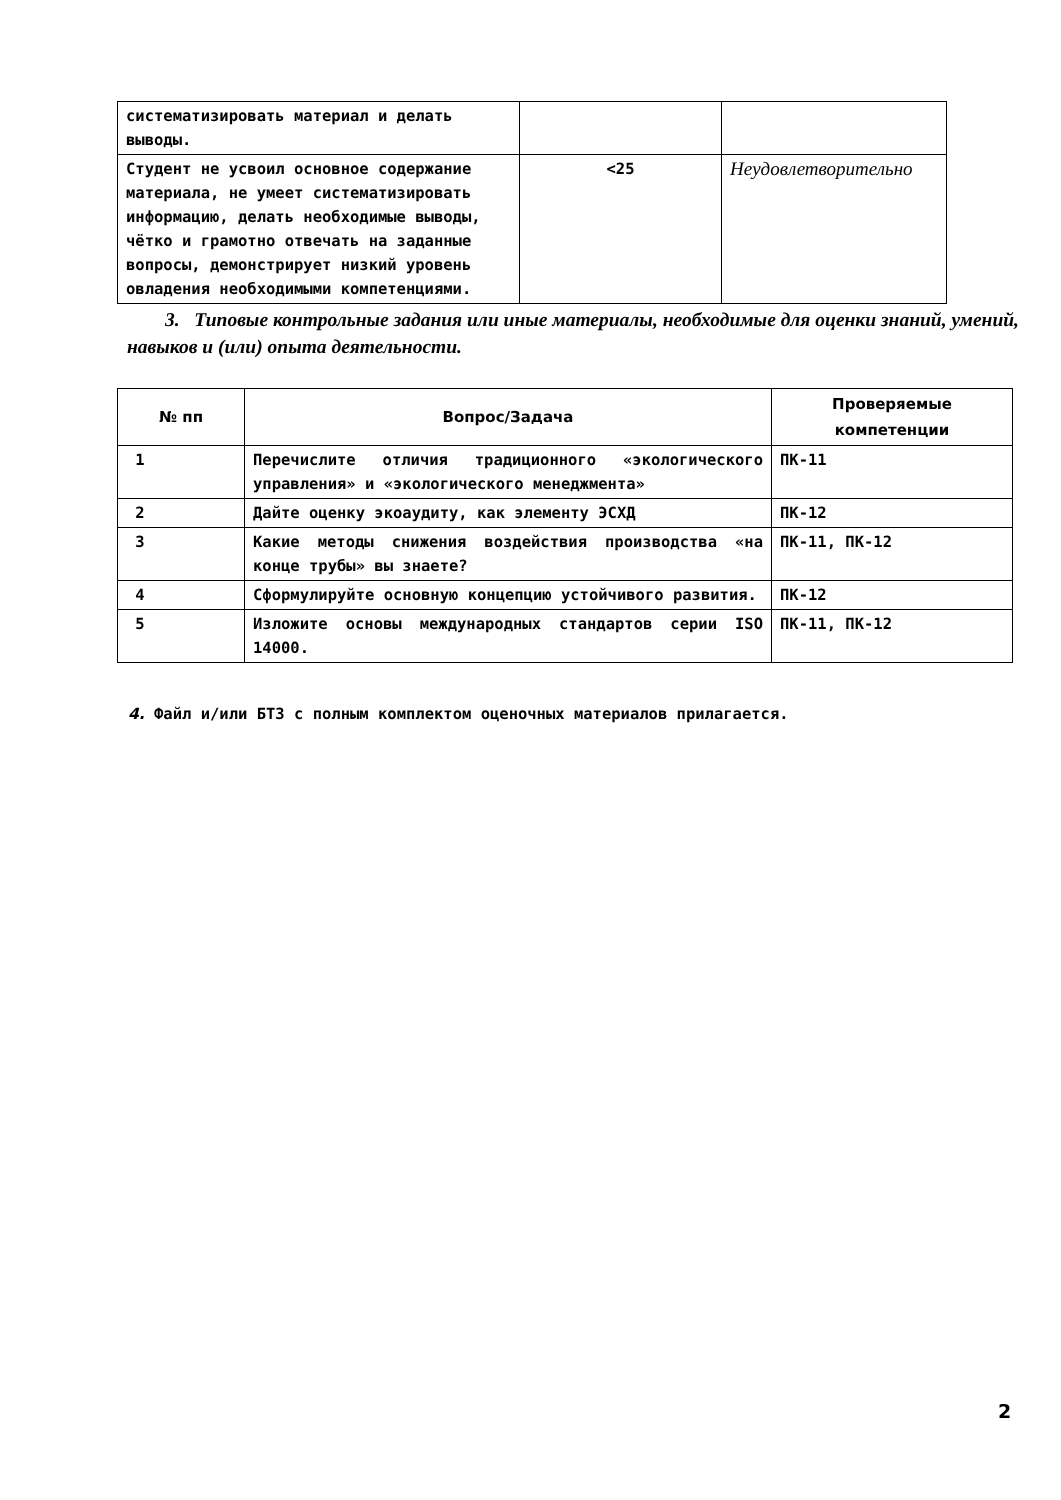| систематизировать материал и делать выводы. | | |
| Студент не усвоил основное содержание материала, не умеет систематизировать информацию, делать необходимые выводы, чётко и грамотно отвечать на заданные вопросы, демонстрирует низкий уровень овладения необходимыми компетенциями. | <25 | Неудовлетворительно |
3. Типовые контрольные задания или иные материалы, необходимые для оценки знаний, умений, навыков и (или) опыта деятельности.
| № пп | Вопрос/Задача | Проверяемые компетенции |
| --- | --- | --- |
| 1 | Перечислите отличия традиционного «экологического управления» и «экологического менеджмента» | ПК-11 |
| 2 | Дайте оценку экоаудиту, как элементу ЭСХД | ПК-12 |
| 3 | Какие методы снижения воздействия производства «на конце трубы» вы знаете? | ПК-11, ПК-12 |
| 4 | Сформулируйте основную концепцию устойчивого развития. | ПК-12 |
| 5 | Изложите основы международных стандартов серии ISO 14000. | ПК-11, ПК-12 |
4. Файл и/или БТЗ с полным комплектом оценочных материалов прилагается.
2